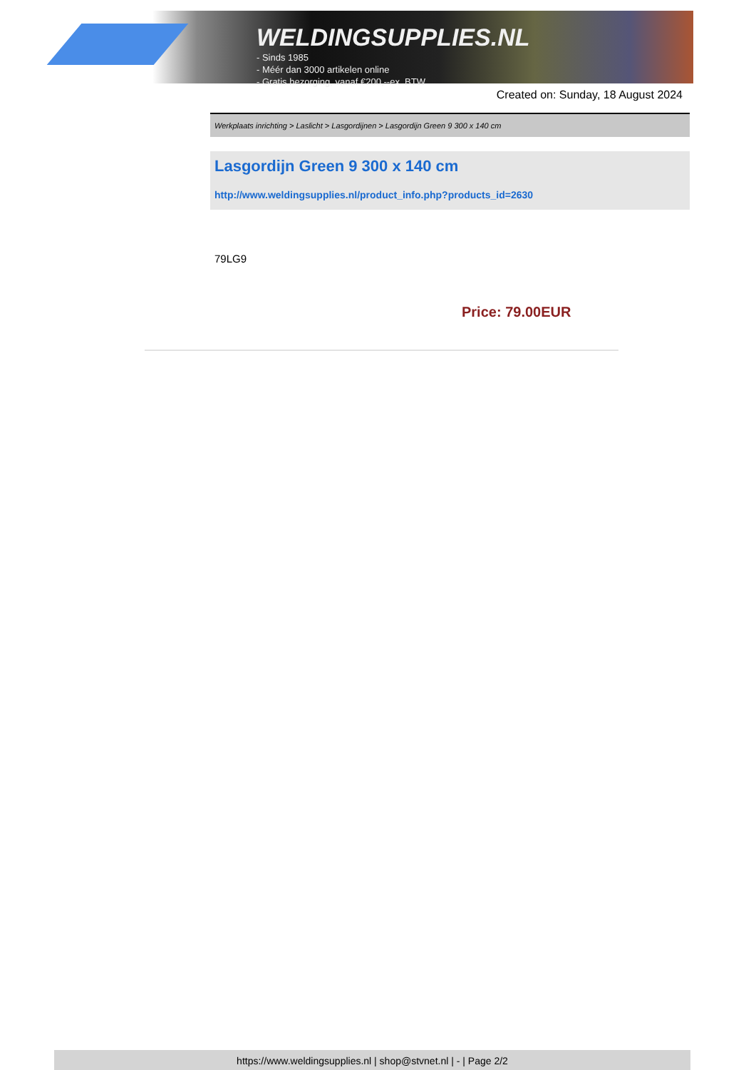WELDINGSUPPLIES.NL
- Sinds 1985
- Méér dan 3000 artikelen online
- Gratis bezorging, vanaf €200,--ex. BTW
Created on: Sunday, 18 August 2024
Werkplaats inrichting > Laslicht > Lasgordijnen > Lasgordijn Green 9 300 x 140 cm
Lasgordijn Green 9 300 x 140 cm
http://www.weldingsupplies.nl/product_info.php?products_id=2630
79LG9
Price: 79.00EUR
https://www.weldingsupplies.nl | shop@stvnet.nl | - | Page 2/2